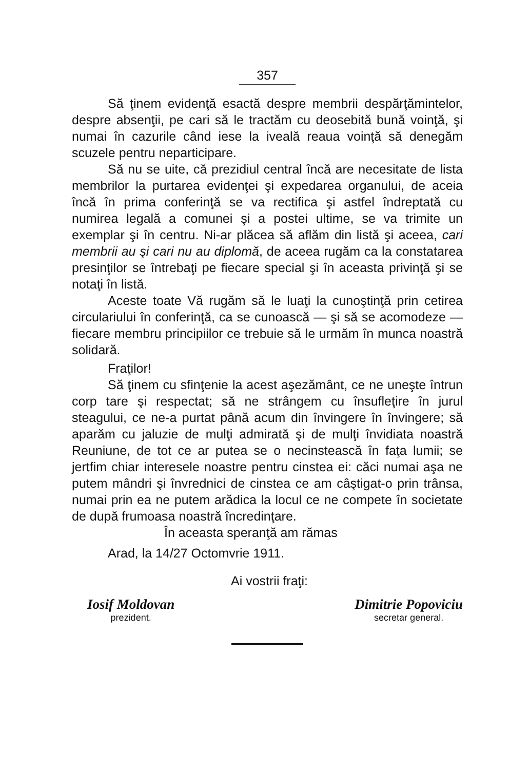357
Să ţinem evidenţă esactă despre membrii despărţămintelor, despre absenţii, pe cari să le tractăm cu deosebită bună voinţă, şi numai în cazurile când iese la iveală reaua voinţă să denegăm scuzele pentru neparticipare.
Să nu se uite, că prezidiul central încă are necesitate de lista membrilor la purtarea evidenţei şi expedarea organului, de aceia încă în prima conferinţă se va rectifica şi astfel îndreptată cu numirea legală a comunei şi a postei ultime, se va trimite un exemplar şi în centru. Ni-ar plăcea să aflăm din listă şi aceea, cari membrii au şi cari nu au diplomă, de aceea rugăm ca la constatarea presinţilor se întrebaţi pe fiecare special şi în aceasta privinţă şi se notaţi în listă.
Aceste toate Vă rugăm să le luaţi la cunoştinţă prin cetirea circulariului în conferinţă, ca se cunoască — şi să se acomodeze — fiecare membru principiilor ce trebuie să le urmăm în munca noastră solidară.
Fraţilor!
Să ţinem cu sfinţenie la acest aşezământ, ce ne uneşte întrun corp tare şi respectat; să ne strângem cu însufleţire în jurul steagului, ce ne-a purtat până acum din învingere în învingere; să aparăm cu jaluzie de mulţi admirată şi de mulţi învidiata noastră Reuniune, de tot ce ar putea se o necinstească în faţa lumii; se jertfim chiar interesele noastre pentru cinstea ei: căci numai aşa ne putem mândri şi învrednici de cinstea ce am câştigat-o prin trânsa, numai prin ea ne putem arădica la locul ce ne compete în societate de după frumoasa noastră încredinţare.
În aceasta speranţă am rămas
Arad, la 14/27 Octomvrie 1911.
Ai vostrii fraţi:
Iosif Moldovan
prezident.
Dimitrie Popoviciu
secretar general.